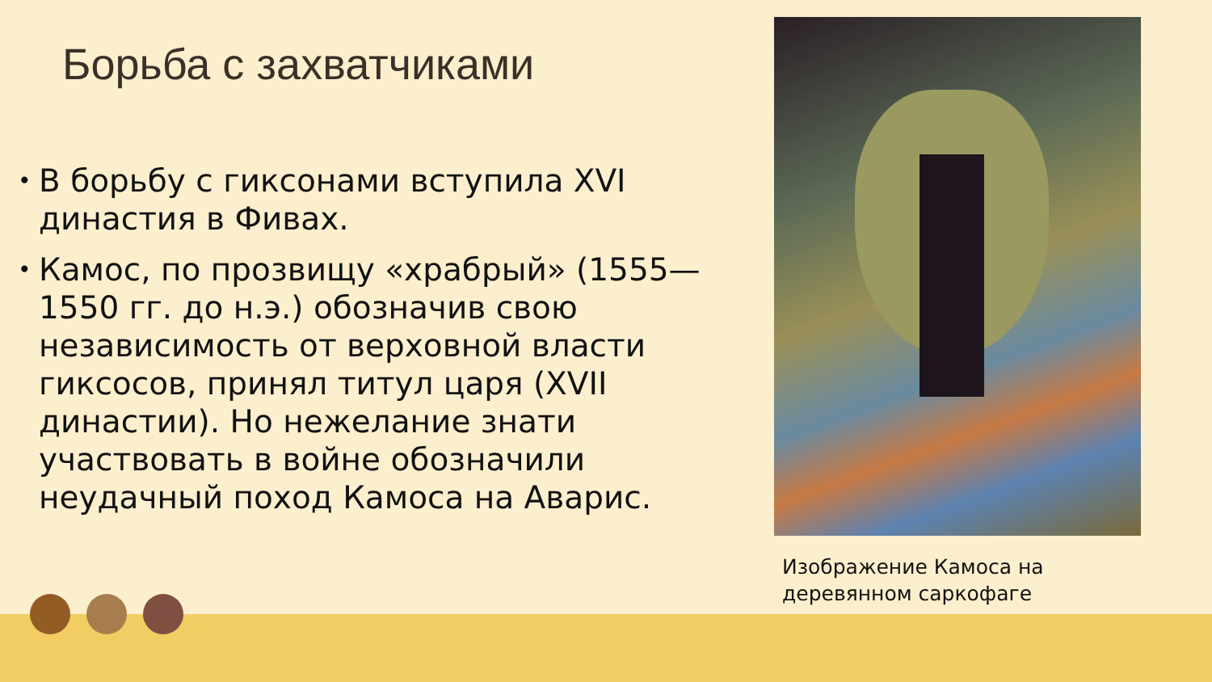Борьба с захватчиками
• В борьбу с гиксонами вступила XVI династия в Фивах.
• Камос, по прозвищу «храбрый» (1555—1550 гг. до н.э.) обозначив свою независимость от верховной власти гиксосов, принял титул царя (XVII династии). Но нежелание знати участвовать в войне обозначили неудачный поход Камоса на Аварис.
Изображение Камоса на
деревянном саркофаге